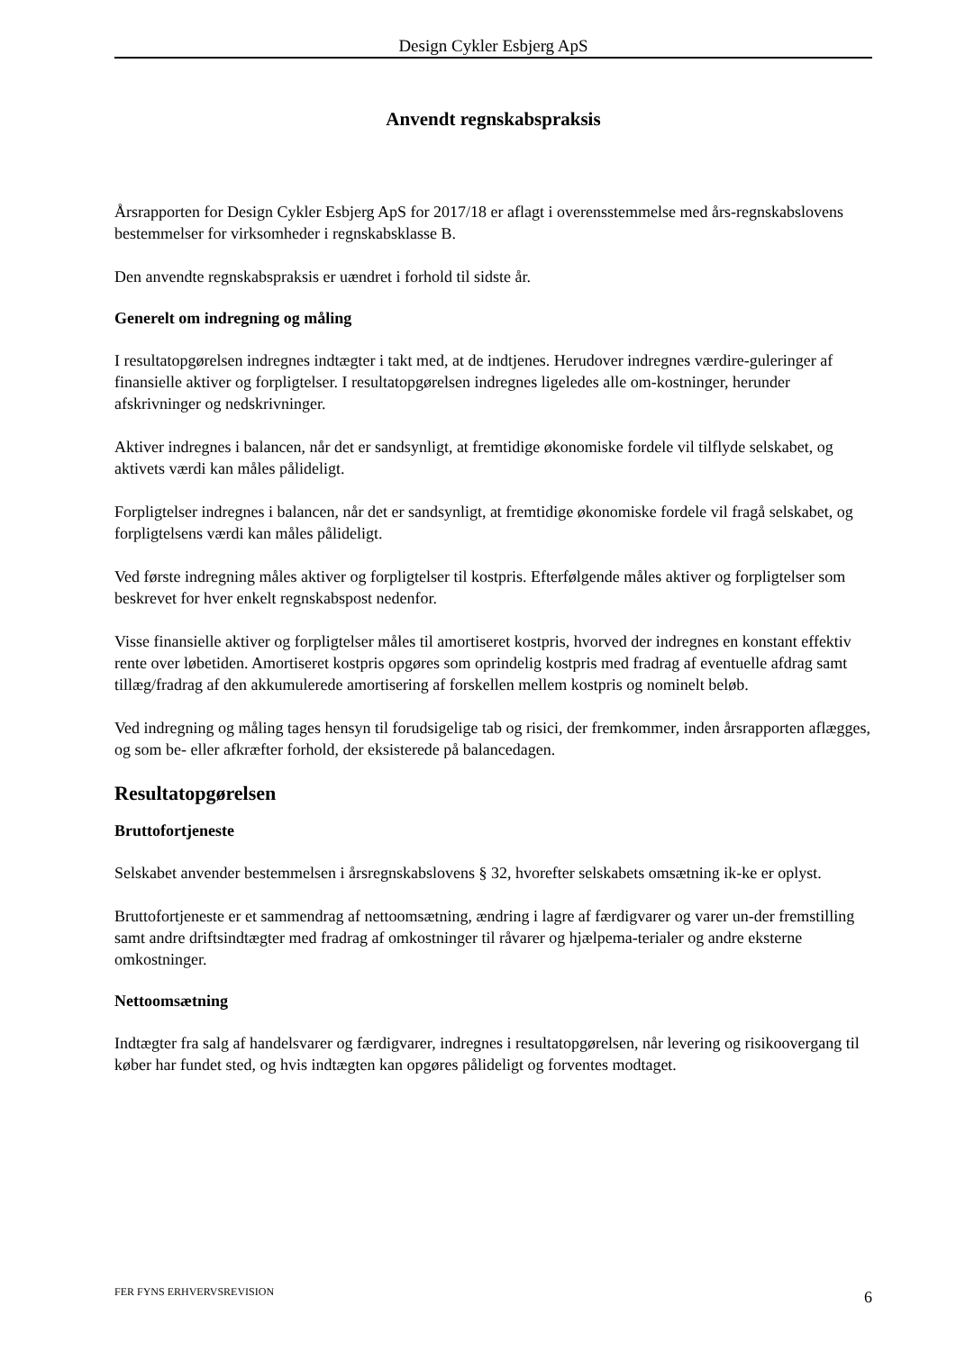Design Cykler Esbjerg ApS
Anvendt regnskabspraksis
Årsrapporten for Design Cykler Esbjerg ApS for 2017/18 er aflagt i overensstemmelse med års-regnskabslovens bestemmelser for virksomheder i regnskabsklasse B.
Den anvendte regnskabspraksis er uændret i forhold til sidste år.
Generelt om indregning og måling
I resultatopgørelsen indregnes indtægter i takt med, at de indtjenes. Herudover indregnes værdire-guleringer af finansielle aktiver og forpligtelser. I resultatopgørelsen indregnes ligeledes alle om-kostninger, herunder afskrivninger og nedskrivninger.
Aktiver indregnes i balancen, når det er sandsynligt, at fremtidige økonomiske fordele vil tilflyde selskabet, og aktivets værdi kan måles pålideligt.
Forpligtelser indregnes i balancen, når det er sandsynligt, at fremtidige økonomiske fordele vil fragå selskabet, og forpligtelsens værdi kan måles pålideligt.
Ved første indregning måles aktiver og forpligtelser til kostpris. Efterfølgende måles aktiver og forpligtelser som beskrevet for hver enkelt regnskabspost nedenfor.
Visse finansielle aktiver og forpligtelser måles til amortiseret kostpris, hvorved der indregnes en konstant effektiv rente over løbetiden. Amortiseret kostpris opgøres som oprindelig kostpris med fradrag af eventuelle afdrag samt tillæg/fradrag af den akkumulerede amortisering af forskellen mellem kostpris og nominelt beløb.
Ved indregning og måling tages hensyn til forudsigelige tab og risici, der fremkommer, inden årsrapporten aflægges, og som be- eller afkræfter forhold, der eksisterede på balancedagen.
Resultatopgørelsen
Bruttofortjeneste
Selskabet anvender bestemmelsen i årsregnskabslovens § 32, hvorefter selskabets omsætning ik-ke er oplyst.
Bruttofortjeneste er et sammendrag af nettoomsætning, ændring i lagre af færdigvarer og varer un-der fremstilling samt andre driftsindtægter med fradrag af omkostninger til råvarer og hjælpema-terialer og andre eksterne omkostninger.
Nettoomsætning
Indtægter fra salg af handelsvarer og færdigvarer, indregnes i resultatopgørelsen, når levering og risikoovergang til køber har fundet sted, og hvis indtægten kan opgøres pålideligt og forventes modtaget.
FER FYNS ERHVERVSREVISION 6